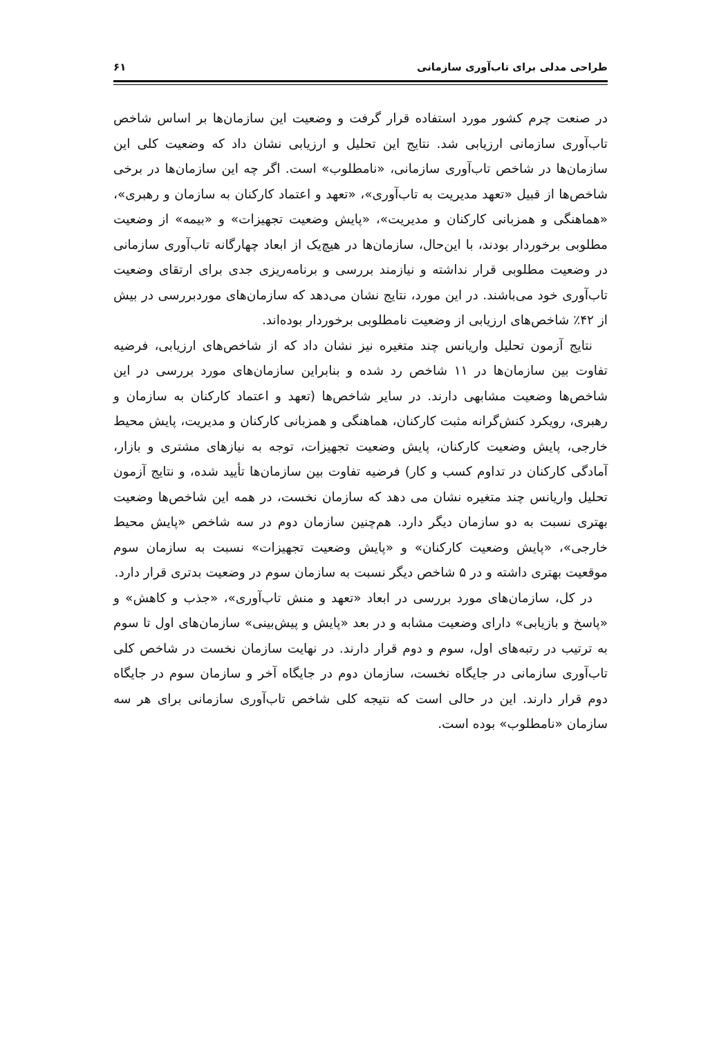طراحی مدلی برای تاب‌آوری سازمانی ۶۱
در صنعت چرم کشور مورد استفاده قرار گرفت و وضعیت این سازمان‌ها بر اساس شاخص تاب‌آوری سازمانی ارزیابی شد. نتایج این تحلیل و ارزیابی نشان داد که وضعیت کلی این سازمان‌ها در شاخص تاب‌آوری سازمانی، «نامطلوب» است. اگر چه این سازمان‌ها در برخی شاخص‌ها از قبیل «تعهد مدیریت به تاب‌آوری»، «تعهد و اعتماد کارکنان به سازمان و رهبری»، «هماهنگی و همزبانی کارکنان و مدیریت»، «پایش وضعیت تجهیزات» و «بیمه» از وضعیت مطلوبی برخوردار بودند، با این‌حال، سازمان‌ها در هیچ‌یک از ابعاد چهارگانه تاب‌آوری سازمانی در وضعیت مطلوبی قرار نداشته و نیازمند بررسی و برنامه‌ریزی جدی برای ارتقای وضعیت تاب‌آوری خود می‌باشند. در این مورد، نتایج نشان می‌دهد که سازمان‌های موردبررسی در بیش از ۴۲٪ شاخص‌های ارزیابی از وضعیت نامطلوبی برخوردار بوده‌اند.
نتایج آزمون تحلیل واریانس چند متغیره نیز نشان داد که از شاخص‌های ارزیابی، فرضیه تفاوت بین سازمان‌ها در ۱۱ شاخص رد شده و بنابراین سازمان‌های مورد بررسی در این شاخص‌ها وضعیت مشابهی دارند. در سایر شاخص‌ها (تعهد و اعتماد کارکنان به سازمان و رهبری، رویکرد کنش‌گرانه مثبت کارکنان، هماهنگی و همزبانی کارکنان و مدیریت، پایش محیط خارجی، پایش وضعیت کارکنان، پایش وضعیت تجهیزات، توجه به نیازهای مشتری و بازار، آمادگی کارکنان در تداوم کسب و کار) فرضیه تفاوت بین سازمان‌ها تأیید شده، و نتایج آزمون تحلیل واریانس چند متغیره نشان می دهد که سازمان نخست، در همه این شاخص‌ها وضعیت بهتری نسبت به دو سازمان دیگر دارد. هم‌چنین سازمان دوم در سه شاخص «پایش محیط خارجی»، «پایش وضعیت کارکنان» و «پایش وضعیت تجهیزات» نسبت به سازمان سوم موقعیت بهتری داشته و در ۵ شاخص دیگر نسبت به سازمان سوم در وضعیت بدتری قرار دارد.
در کل، سازمان‌های مورد بررسی در ابعاد «تعهد و منش تاب‌آوری»، «جذب و کاهش» و «پاسخ و بازیابی» دارای وضعیت مشابه و در بعد «پایش و پیش‌بینی» سازمان‌های اول تا سوم به ترتیب در رتبه‌های اول، سوم و دوم قرار دارند. در نهایت سازمان نخست در شاخص کلی تاب‌آوری سازمانی در جایگاه نخست، سازمان دوم در جایگاه آخر و سازمان سوم در جایگاه دوم قرار دارند. این در حالی است که نتیجه کلی شاخص تاب‌آوری سازمانی برای هر سه سازمان «نامطلوب» بوده است.